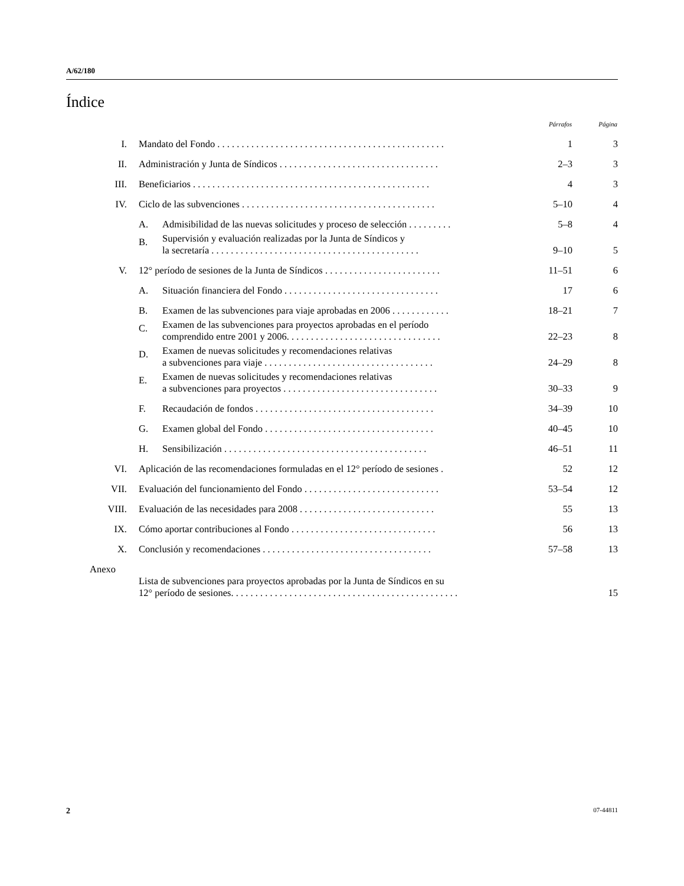A/62/180
Índice
| | | | Párrafos | Página |
| --- | --- | --- | --- | --- |
| I. | Mandato del Fondo . . . . . . . . . . . . . . . . . . . . . . . . . . . . . . . . . . . . . . . . . . . . . . . | | 1 | 3 |
| II. | Administración y Junta de Síndicos . . . . . . . . . . . . . . . . . . . . . . . . . . . . . . . . . | | 2–3 | 3 |
| III. | Beneficiarios . . . . . . . . . . . . . . . . . . . . . . . . . . . . . . . . . . . . . . . . . . . . . . . . . | | 4 | 3 |
| IV. | Ciclo de las subvenciones . . . . . . . . . . . . . . . . . . . . . . . . . . . . . . . . . . . . . . . . | | 5–10 | 4 |
| | A. | Admisibilidad de las nuevas solicitudes y proceso de selección . . . . . . . . . | 5–8 | 4 |
| | B. | Supervisión y evaluación realizadas por la Junta de Síndicos y la secretaría . . . . . . . . . . . . . . . . . . . . . . . . . . . . . . . . . . . . . . . . . . . | 9–10 | 5 |
| V. | 12° período de sesiones de la Junta de Síndicos . . . . . . . . . . . . . . . . . . . . . . . . | | 11–51 | 6 |
| | A. | Situación financiera del Fondo . . . . . . . . . . . . . . . . . . . . . . . . . . . . . . . . | 17 | 6 |
| | B. | Examen de las subvenciones para viaje aprobadas en 2006 . . . . . . . . . . . . | 18–21 | 7 |
| | C. | Examen de las subvenciones para proyectos aprobadas en el período comprendido entre 2001 y 2006. . . . . . . . . . . . . . . . . . . . . . . . . . . . . . . . | 22–23 | 8 |
| | D. | Examen de nuevas solicitudes y recomendaciones relativas a subvenciones para viaje . . . . . . . . . . . . . . . . . . . . . . . . . . . . . . . . . . . | 24–29 | 8 |
| | E. | Examen de nuevas solicitudes y recomendaciones relativas a subvenciones para proyectos . . . . . . . . . . . . . . . . . . . . . . . . . . . . . . . . | 30–33 | 9 |
| | F. | Recaudación de fondos . . . . . . . . . . . . . . . . . . . . . . . . . . . . . . . . . . . . . | 34–39 | 10 |
| | G. | Examen global del Fondo . . . . . . . . . . . . . . . . . . . . . . . . . . . . . . . . . . . | 40–45 | 10 |
| | H. | Sensibilización . . . . . . . . . . . . . . . . . . . . . . . . . . . . . . . . . . . . . . . . . . | 46–51 | 11 |
| VI. | Aplicación de las recomendaciones formuladas en el 12° período de sesiones . | | 52 | 12 |
| VII. | Evaluación del funcionamiento del Fondo . . . . . . . . . . . . . . . . . . . . . . . . . . . . | | 53–54 | 12 |
| VIII. | Evaluación de las necesidades para 2008 . . . . . . . . . . . . . . . . . . . . . . . . . . . . | | 55 | 13 |
| IX. | Cómo aportar contribuciones al Fondo . . . . . . . . . . . . . . . . . . . . . . . . . . . . . . | | 56 | 13 |
| X. | Conclusión y recomendaciones . . . . . . . . . . . . . . . . . . . . . . . . . . . . . . . . . . . | | 57–58 | 13 |
| Anexo | | | | |
| | Lista de subvenciones para proyectos aprobadas por la Junta de Síndicos en su 12° período de sesiones. . . . . . . . . . . . . . . . . . . . . . . . . . . . . . . . . . . . . . . . . . . . . . . | | | 15 |
2 07-44811